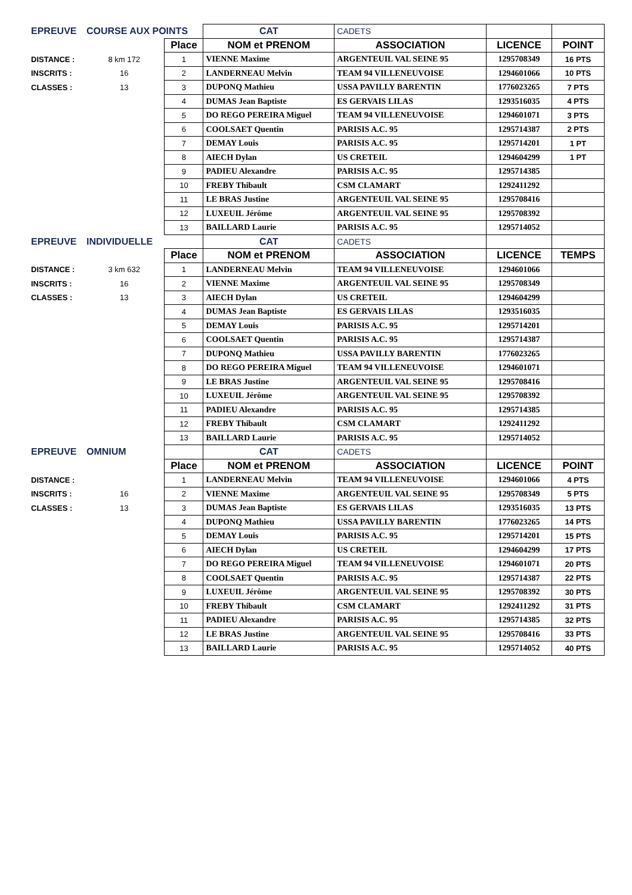| EPREUVE | COURSE AUX POINTS | | CAT | CADETS | | |
| | | Place | NOM et PRENOM | ASSOCIATION | LICENCE | POINT |
| DISTANCE : | 8 km 172 | 1 | VIENNE Maxime | ARGENTEUIL VAL SEINE 95 | 1295708349 | 16 PTS |
| INSCRITS : | 16 | 2 | LANDERNEAU Melvin | TEAM 94 VILLENEUVOISE | 1294601066 | 10 PTS |
| CLASSES : | 13 | 3 | DUPONQ Mathieu | USSA PAVILLY BARENTIN | 1776023265 | 7 PTS |
| | | 4 | DUMAS Jean Baptiste | ES GERVAIS LILAS | 1293516035 | 4 PTS |
| | | 5 | DO REGO PEREIRA Miguel | TEAM 94 VILLENEUVOISE | 1294601071 | 3 PTS |
| | | 6 | COOLSAET Quentin | PARISIS A.C. 95 | 1295714387 | 2 PTS |
| | | 7 | DEMAY Louis | PARISIS A.C. 95 | 1295714201 | 1 PT |
| | | 8 | AIECH Dylan | US CRETEIL | 1294604299 | 1 PT |
| | | 9 | PADIEU Alexandre | PARISIS A.C. 95 | 1295714385 | |
| | | 10 | FREBY Thibault | CSM CLAMART | 1292411292 | |
| | | 11 | LE BRAS Justine | ARGENTEUIL VAL SEINE 95 | 1295708416 | |
| | | 12 | LUXEUIL Jérôme | ARGENTEUIL VAL SEINE 95 | 1295708392 | |
| | | 13 | BAILLARD Laurie | PARISIS A.C. 95 | 1295714052 | |
| EPREUVE | INDIVIDUELLE | | CAT | CADETS | | |
| | | Place | NOM et PRENOM | ASSOCIATION | LICENCE | TEMPS |
| DISTANCE : | 3 km 632 | 1 | LANDERNEAU Melvin | TEAM 94 VILLENEUVOISE | 1294601066 | |
| INSCRITS : | 16 | 2 | VIENNE Maxime | ARGENTEUIL VAL SEINE 95 | 1295708349 | |
| CLASSES : | 13 | 3 | AIECH Dylan | US CRETEIL | 1294604299 | |
| | | 4 | DUMAS Jean Baptiste | ES GERVAIS LILAS | 1293516035 | |
| | | 5 | DEMAY Louis | PARISIS A.C. 95 | 1295714201 | |
| | | 6 | COOLSAET Quentin | PARISIS A.C. 95 | 1295714387 | |
| | | 7 | DUPONQ Mathieu | USSA PAVILLY BARENTIN | 1776023265 | |
| | | 8 | DO REGO PEREIRA Miguel | TEAM 94 VILLENEUVOISE | 1294601071 | |
| | | 9 | LE BRAS Justine | ARGENTEUIL VAL SEINE 95 | 1295708416 | |
| | | 10 | LUXEUIL Jérôme | ARGENTEUIL VAL SEINE 95 | 1295708392 | |
| | | 11 | PADIEU Alexandre | PARISIS A.C. 95 | 1295714385 | |
| | | 12 | FREBY Thibault | CSM CLAMART | 1292411292 | |
| | | 13 | BAILLARD Laurie | PARISIS A.C. 95 | 1295714052 | |
| EPREUVE | OMNIUM | | CAT | CADETS | | |
| | | Place | NOM et PRENOM | ASSOCIATION | LICENCE | POINT |
| DISTANCE : | | 1 | LANDERNEAU Melvin | TEAM 94 VILLENEUVOISE | 1294601066 | 4 PTS |
| INSCRITS : | 16 | 2 | VIENNE Maxime | ARGENTEUIL VAL SEINE 95 | 1295708349 | 5 PTS |
| CLASSES : | 13 | 3 | DUMAS Jean Baptiste | ES GERVAIS LILAS | 1293516035 | 13 PTS |
| | | 4 | DUPONQ Mathieu | USSA PAVILLY BARENTIN | 1776023265 | 14 PTS |
| | | 5 | DEMAY Louis | PARISIS A.C. 95 | 1295714201 | 15 PTS |
| | | 6 | AIECH Dylan | US CRETEIL | 1294604299 | 17 PTS |
| | | 7 | DO REGO PEREIRA Miguel | TEAM 94 VILLENEUVOISE | 1294601071 | 20 PTS |
| | | 8 | COOLSAET Quentin | PARISIS A.C. 95 | 1295714387 | 22 PTS |
| | | 9 | LUXEUIL Jérôme | ARGENTEUIL VAL SEINE 95 | 1295708392 | 30 PTS |
| | | 10 | FREBY Thibault | CSM CLAMART | 1292411292 | 31 PTS |
| | | 11 | PADIEU Alexandre | PARISIS A.C. 95 | 1295714385 | 32 PTS |
| | | 12 | LE BRAS Justine | ARGENTEUIL VAL SEINE 95 | 1295708416 | 33 PTS |
| | | 13 | BAILLARD Laurie | PARISIS A.C. 95 | 1295714052 | 40 PTS |